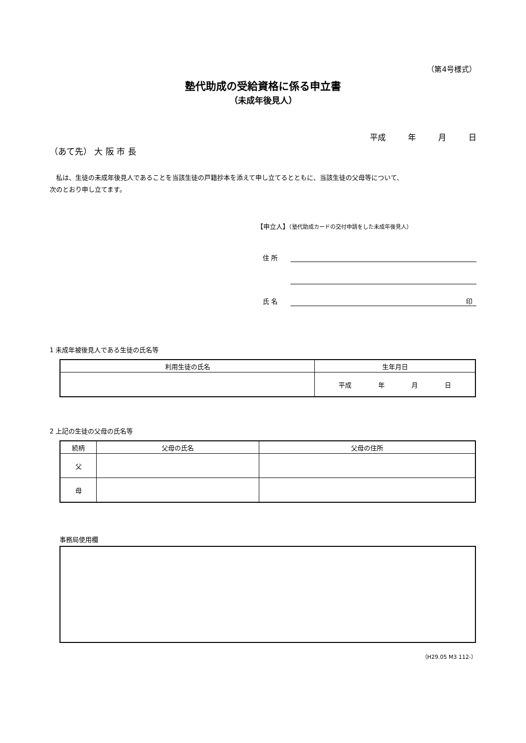（第4号様式）
塾代助成の受給資格に係る申立書
（未成年後見人）
平成 年 月 日
（あて先） 大 阪 市 長
　私は、生徒の未成年後見人であることを当該生徒の戸籍抄本を添えて申し立てるとともに、当該生徒の父母等について、
次のとおり申し立てます。
【申立人】（塾代助成カードの交付申請をした未成年後見人）
住 所
氏 名 印
1 未成年被後見人である生徒の氏名等
| 利用生徒の氏名 | 生年月日 |
| --- | --- |
| | 平成 年 月 日 |
2 上記の生徒の父母の氏名等
| 続柄 | 父母の氏名 | 父母の住所 |
| --- | --- | --- |
| 父 | | |
| 母 | | |
事務局使用欄
（H29.05 M3 112-）